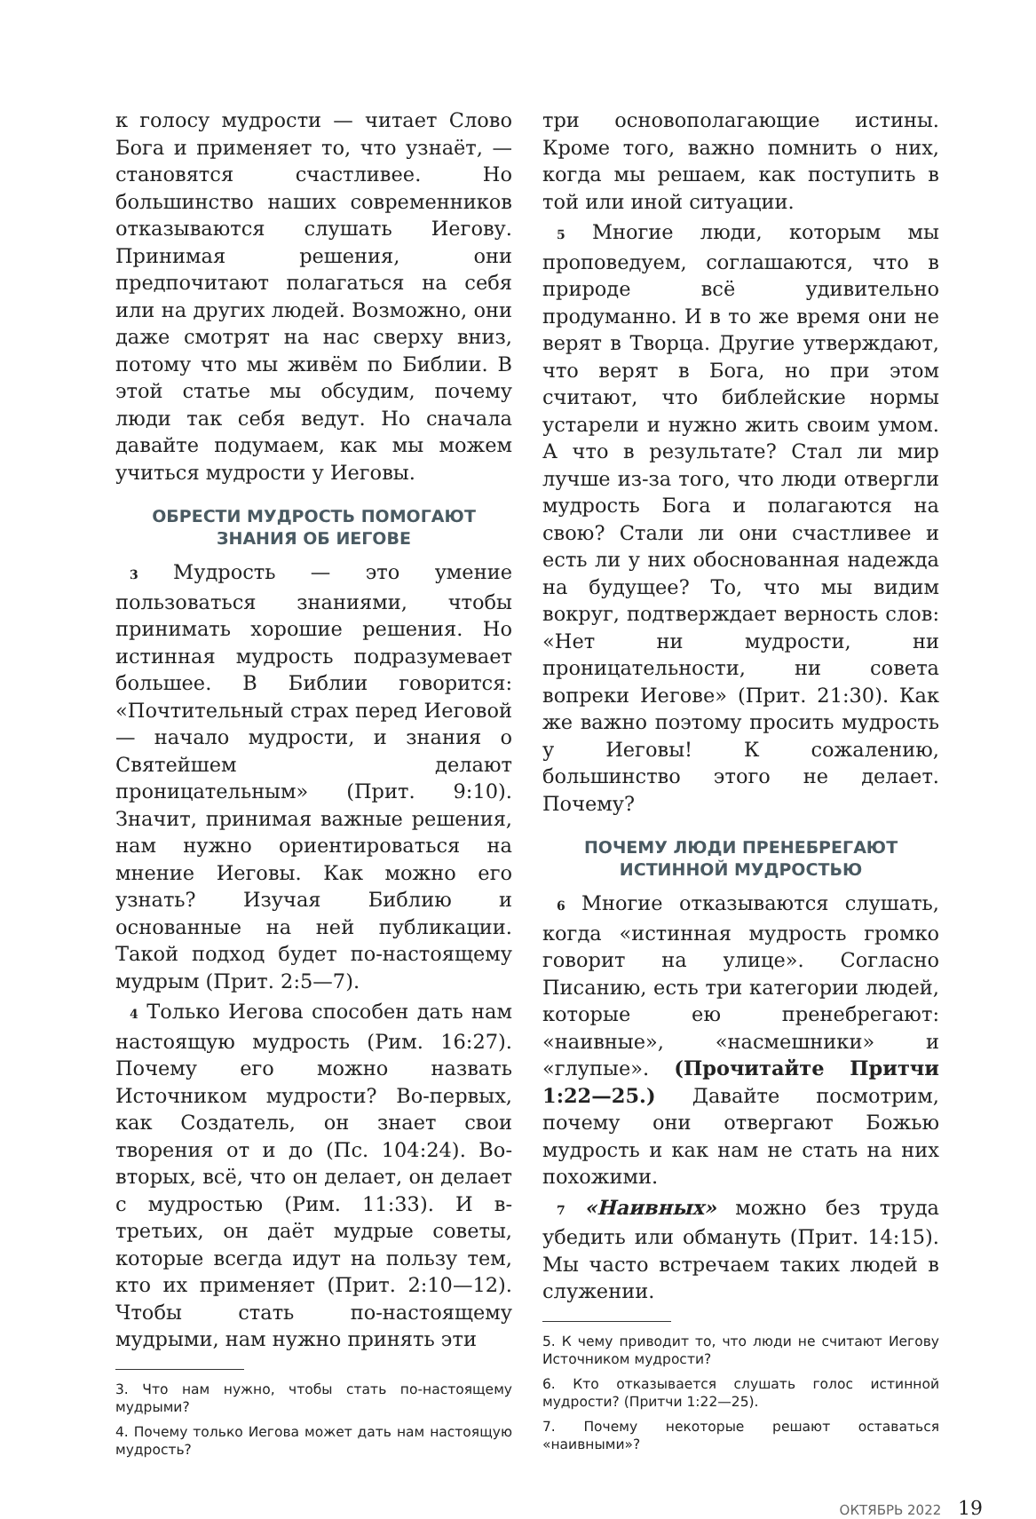к голосу мудрости — читает Слово Бога и применяет то, что узнаёт, — становятся счастливее. Но большинство наших современников отказываются слушать Иегову. Принимая решения, они предпочитают полагаться на себя или на других людей. Возможно, они даже смотрят на нас сверху вниз, потому что мы живём по Библии. В этой статье мы обсудим, почему люди так себя ведут. Но сначала давайте подумаем, как мы можем учиться мудрости у Иеговы.
ОБРЕСТИ МУДРОСТЬ ПОМОГАЮТ ЗНАНИЯ ОБ ИЕГОВЕ
3 Мудрость — это умение пользоваться знаниями, чтобы принимать хорошие решения. Но истинная мудрость подразумевает большее. В Библии говорится: «Почтительный страх перед Иеговой — начало мудрости, и знания о Святейшем делают проницательным» (Прит. 9:10). Значит, принимая важные решения, нам нужно ориентироваться на мнение Иеговы. Как можно его узнать? Изучая Библию и основанные на ней публикации. Такой подход будет по-настоящему мудрым (Прит. 2:5—7).
4 Только Иегова способен дать нам настоящую мудрость (Рим. 16:27). Почему его можно назвать Источником мудрости? Во-первых, как Создатель, он знает свои творения от и до (Пс. 104:24). Во-вторых, всё, что он делает, он делает с мудростью (Рим. 11:33). И в-третьих, он даёт мудрые советы, которые всегда идут на пользу тем, кто их применяет (Прит. 2:10—12). Чтобы стать по-настоящему мудрыми, нам нужно принять эти
3. Что нам нужно, чтобы стать по-настоящему мудрыми?
4. Почему только Иегова может дать нам настоящую мудрость?
три основополагающие истины. Кроме того, важно помнить о них, когда мы решаем, как поступить в той или иной ситуации.
5 Многие люди, которым мы проповедуем, соглашаются, что в природе всё удивительно продуманно. И в то же время они не верят в Творца. Другие утверждают, что верят в Бога, но при этом считают, что библейские нормы устарели и нужно жить своим умом. А что в результате? Стал ли мир лучше из-за того, что люди отвергли мудрость Бога и полагаются на свою? Стали ли они счастливее и есть ли у них обоснованная надежда на будущее? То, что мы видим вокруг, подтверждает верность слов: «Нет ни мудрости, ни проницательности, ни совета вопреки Иегове» (Прит. 21:30). Как же важно поэтому просить мудрость у Иеговы! К сожалению, большинство этого не делает. Почему?
ПОЧЕМУ ЛЮДИ ПРЕНЕБРЕГАЮТ ИСТИННОЙ МУДРОСТЬЮ
6 Многие отказываются слушать, когда «истинная мудрость громко говорит на улице». Согласно Писанию, есть три категории людей, которые ею пренебрегают: «наивные», «насмешники» и «глупые». (Прочитайте Притчи 1:22—25.) Давайте посмотрим, почему они отвергают Божью мудрость и как нам не стать на них похожими.
7 «Наивных» можно без труда убедить или обмануть (Прит. 14:15). Мы часто встречаем таких людей в служении.
5. К чему приводит то, что люди не считают Иегову Источником мудрости?
6. Кто отказывается слушать голос истинной мудрости? (Притчи 1:22—25).
7. Почему некоторые решают оставаться «наивными»?
ОКТЯБРЬ 2022 19